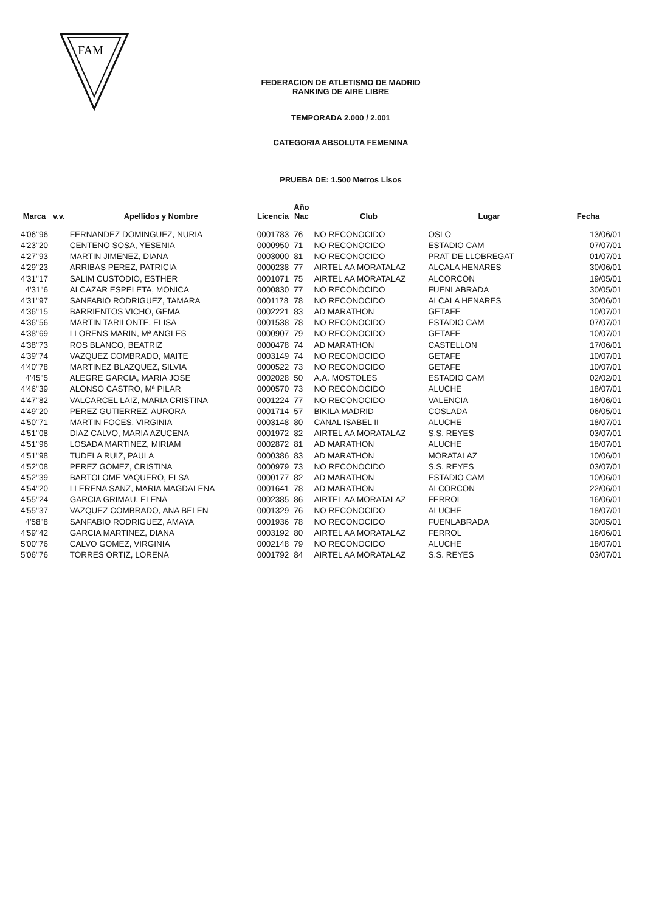FAM
FEDERACION DE ATLETISMO DE MADRID
RANKING DE AIRE LIBRE
TEMPORADA 2.000 / 2.001
CATEGORIA ABSOLUTA FEMENINA
PRUEBA DE: 1.500 Metros Lisos
| Marca | v.v. | Apellidos y Nombre | Licencia | Año Nac | Club | Lugar | Fecha |
| --- | --- | --- | --- | --- | --- | --- | --- |
| 4'06"96 | | FERNANDEZ DOMINGUEZ, NURIA | 0001783 | 76 | NO RECONOCIDO | OSLO | 13/06/01 |
| 4'23"20 | | CENTENO SOSA, YESENIA | 0000950 | 71 | NO RECONOCIDO | ESTADIO CAM | 07/07/01 |
| 4'27"93 | | MARTIN JIMENEZ, DIANA | 0003000 | 81 | NO RECONOCIDO | PRAT DE LLOBREGAT | 01/07/01 |
| 4'29"23 | | ARRIBAS PEREZ, PATRICIA | 0000238 | 77 | AIRTEL AA MORATALAZ | ALCALA HENARES | 30/06/01 |
| 4'31"17 | | SALIM CUSTODIO, ESTHER | 0001071 | 75 | AIRTEL AA MORATALAZ | ALCORCON | 19/05/01 |
| 4'31"6 | | ALCAZAR ESPELETA, MONICA | 0000830 | 77 | NO RECONOCIDO | FUENLABRADA | 30/05/01 |
| 4'31"97 | | SANFABIO RODRIGUEZ, TAMARA | 0001178 | 78 | NO RECONOCIDO | ALCALA HENARES | 30/06/01 |
| 4'36"15 | | BARRIENTOS VICHO, GEMA | 0002221 | 83 | AD MARATHON | GETAFE | 10/07/01 |
| 4'36"56 | | MARTIN TARILONTE, ELISA | 0001538 | 78 | NO RECONOCIDO | ESTADIO CAM | 07/07/01 |
| 4'38"69 | | LLORENS MARIN, Mª ANGLES | 0000907 | 79 | NO RECONOCIDO | GETAFE | 10/07/01 |
| 4'38"73 | | ROS BLANCO, BEATRIZ | 0000478 | 74 | AD MARATHON | CASTELLON | 17/06/01 |
| 4'39"74 | | VAZQUEZ COMBRADO, MAITE | 0003149 | 74 | NO RECONOCIDO | GETAFE | 10/07/01 |
| 4'40"78 | | MARTINEZ BLAZQUEZ, SILVIA | 0000522 | 73 | NO RECONOCIDO | GETAFE | 10/07/01 |
| 4'45"5 | | ALEGRE GARCIA, MARIA JOSE | 0002028 | 50 | A.A. MOSTOLES | ESTADIO CAM | 02/02/01 |
| 4'46"39 | | ALONSO CASTRO, Mª PILAR | 0000570 | 73 | NO RECONOCIDO | ALUCHE | 18/07/01 |
| 4'47"82 | | VALCARCEL LAIZ, MARIA CRISTINA | 0001224 | 77 | NO RECONOCIDO | VALENCIA | 16/06/01 |
| 4'49"20 | | PEREZ GUTIERREZ, AURORA | 0001714 | 57 | BIKILA MADRID | COSLADA | 06/05/01 |
| 4'50"71 | | MARTIN FOCES, VIRGINIA | 0003148 | 80 | CANAL ISABEL II | ALUCHE | 18/07/01 |
| 4'51"08 | | DIAZ CALVO, MARIA AZUCENA | 0001972 | 82 | AIRTEL AA MORATALAZ | S.S. REYES | 03/07/01 |
| 4'51"96 | | LOSADA MARTINEZ, MIRIAM | 0002872 | 81 | AD MARATHON | ALUCHE | 18/07/01 |
| 4'51"98 | | TUDELA RUIZ, PAULA | 0000386 | 83 | AD MARATHON | MORATALAZ | 10/06/01 |
| 4'52"08 | | PEREZ GOMEZ, CRISTINA | 0000979 | 73 | NO RECONOCIDO | S.S. REYES | 03/07/01 |
| 4'52"39 | | BARTOLOME VAQUERO, ELSA | 0000177 | 82 | AD MARATHON | ESTADIO CAM | 10/06/01 |
| 4'54"20 | | LLERENA SANZ, MARIA MAGDALENA | 0001641 | 78 | AD MARATHON | ALCORCON | 22/06/01 |
| 4'55"24 | | GARCIA GRIMAU, ELENA | 0002385 | 86 | AIRTEL AA MORATALAZ | FERROL | 16/06/01 |
| 4'55"37 | | VAZQUEZ COMBRADO, ANA BELEN | 0001329 | 76 | NO RECONOCIDO | ALUCHE | 18/07/01 |
| 4'58"8 | | SANFABIO RODRIGUEZ, AMAYA | 0001936 | 78 | NO RECONOCIDO | FUENLABRADA | 30/05/01 |
| 4'59"42 | | GARCIA MARTINEZ, DIANA | 0003192 | 80 | AIRTEL AA MORATALAZ | FERROL | 16/06/01 |
| 5'00"76 | | CALVO GOMEZ, VIRGINIA | 0002148 | 79 | NO RECONOCIDO | ALUCHE | 18/07/01 |
| 5'06"76 | | TORRES ORTIZ, LORENA | 0001792 | 84 | AIRTEL AA MORATALAZ | S.S. REYES | 03/07/01 |